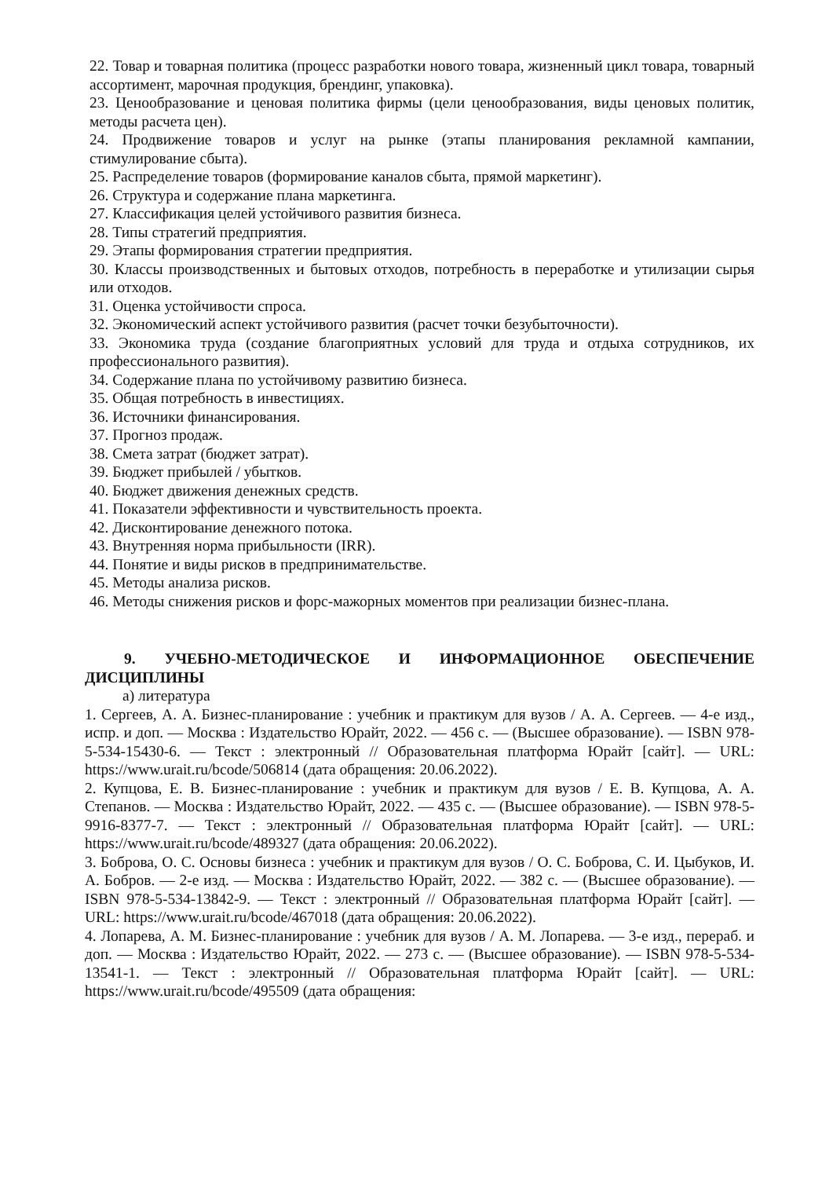22. Товар и товарная политика (процесс разработки нового товара, жизненный цикл товара, товарный ассортимент, марочная продукция, брендинг, упаковка).
23. Ценообразование и ценовая политика фирмы (цели ценообразования, виды ценовых политик, методы расчета цен).
24. Продвижение товаров и услуг на рынке (этапы планирования рекламной кампании, стимулирование сбыта).
25. Распределение товаров (формирование каналов сбыта, прямой маркетинг).
26. Структура и содержание плана маркетинга.
27. Классификация целей устойчивого развития бизнеса.
28. Типы стратегий предприятия.
29. Этапы формирования стратегии предприятия.
30. Классы производственных и бытовых отходов, потребность в переработке и утилизации сырья или отходов.
31. Оценка устойчивости спроса.
32. Экономический аспект устойчивого развития (расчет точки безубыточности).
33. Экономика труда (создание благоприятных условий для труда и отдыха сотрудников, их профессионального развития).
34. Содержание плана по устойчивому развитию бизнеса.
35. Общая потребность в инвестициях.
36. Источники финансирования.
37. Прогноз продаж.
38. Смета затрат (бюджет затрат).
39. Бюджет прибылей / убытков.
40. Бюджет движения денежных средств.
41. Показатели эффективности и чувствительность проекта.
42. Дисконтирование денежного потока.
43. Внутренняя норма прибыльности (IRR).
44. Понятие и виды рисков в предпринимательстве.
45. Методы анализа рисков.
46. Методы снижения рисков и форс-мажорных моментов при реализации бизнес-плана.
9. УЧЕБНО-МЕТОДИЧЕСКОЕ И ИНФОРМАЦИОННОЕ ОБЕСПЕЧЕНИЕ ДИСЦИПЛИНЫ
а) литература
1. Сергеев, А. А. Бизнес-планирование : учебник и практикум для вузов / А. А. Сергеев. — 4-е изд., испр. и доп. — Москва : Издательство Юрайт, 2022. — 456 с. — (Высшее образование). — ISBN 978-5-534-15430-6. — Текст : электронный // Образовательная платформа Юрайт [сайт]. — URL: https://www.urait.ru/bcode/506814 (дата обращения: 20.06.2022).
2. Купцова, Е. В. Бизнес-планирование : учебник и практикум для вузов / Е. В. Купцова, А. А. Степанов. — Москва : Издательство Юрайт, 2022. — 435 с. — (Высшее образование). — ISBN 978-5-9916-8377-7. — Текст : электронный // Образовательная платформа Юрайт [сайт]. — URL: https://www.urait.ru/bcode/489327 (дата обращения: 20.06.2022).
3. Боброва, О. С. Основы бизнеса : учебник и практикум для вузов / О. С. Боброва, С. И. Цыбуков, И. А. Бобров. — 2-е изд. — Москва : Издательство Юрайт, 2022. — 382 с. — (Высшее образование). — ISBN 978-5-534-13842-9. — Текст : электронный // Образовательная платформа Юрайт [сайт]. — URL: https://www.urait.ru/bcode/467018 (дата обращения: 20.06.2022).
4. Лопарева, А. М. Бизнес-планирование : учебник для вузов / А. М. Лопарева. — 3-е изд., перераб. и доп. — Москва : Издательство Юрайт, 2022. — 273 с. — (Высшее образование). — ISBN 978-5-534-13541-1. — Текст : электронный // Образовательная платформа Юрайт [сайт]. — URL: https://www.urait.ru/bcode/495509 (дата обращения: